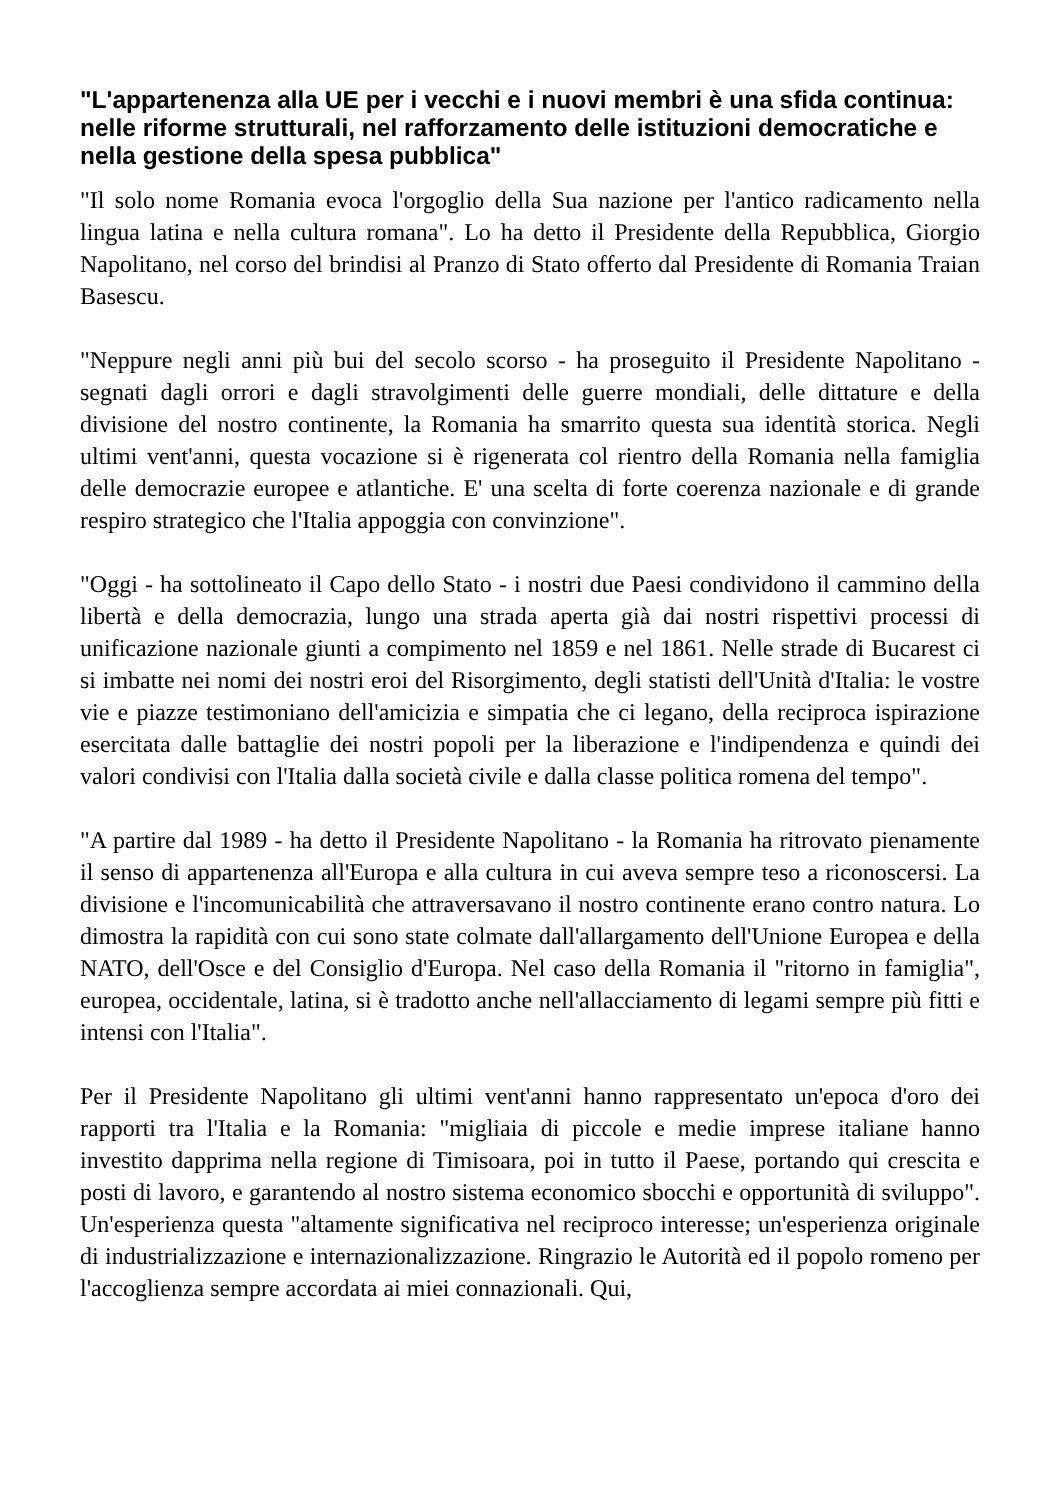"L'appartenenza alla UE per i vecchi e i nuovi membri è una sfida continua: nelle riforme strutturali, nel rafforzamento delle istituzioni democratiche e nella gestione della spesa pubblica"
"Il solo nome Romania evoca l'orgoglio della Sua nazione per l'antico radicamento nella lingua latina e nella cultura romana". Lo ha detto il Presidente della Repubblica, Giorgio Napolitano, nel corso del brindisi al Pranzo di Stato offerto dal Presidente di Romania Traian Basescu.
"Neppure negli anni più bui del secolo scorso - ha proseguito il Presidente Napolitano - segnati dagli orrori e dagli stravolgimenti delle guerre mondiali, delle dittature e della divisione del nostro continente, la Romania ha smarrito questa sua identità storica. Negli ultimi vent'anni, questa vocazione si è rigenerata col rientro della Romania nella famiglia delle democrazie europee e atlantiche. E' una scelta di forte coerenza nazionale e di grande respiro strategico che l'Italia appoggia con convinzione".
"Oggi - ha sottolineato il Capo dello Stato - i nostri due Paesi condividono il cammino della libertà e della democrazia, lungo una strada aperta già dai nostri rispettivi processi di unificazione nazionale giunti a compimento nel 1859 e nel 1861. Nelle strade di Bucarest ci si imbatte nei nomi dei nostri eroi del Risorgimento, degli statisti dell'Unità d'Italia: le vostre vie e piazze testimoniano dell'amicizia e simpatia che ci legano, della reciproca ispirazione esercitata dalle battaglie dei nostri popoli per la liberazione e l'indipendenza e quindi dei valori condivisi con l'Italia dalla società civile e dalla classe politica romena del tempo".
"A partire dal 1989 - ha detto il Presidente Napolitano - la Romania ha ritrovato pienamente il senso di appartenenza all'Europa e alla cultura in cui aveva sempre teso a riconoscersi. La divisione e l'incomunicabilità che attraversavano il nostro continente erano contro natura. Lo dimostra la rapidità con cui sono state colmate dall'allargamento dell'Unione Europea e della NATO, dell'Osce e del Consiglio d'Europa. Nel caso della Romania il "ritorno in famiglia", europea, occidentale, latina, si è tradotto anche nell'allacciamento di legami sempre più fitti e intensi con l'Italia".
Per il Presidente Napolitano gli ultimi vent'anni hanno rappresentato un'epoca d'oro dei rapporti tra l'Italia e la Romania: "migliaia di piccole e medie imprese italiane hanno investito dapprima nella regione di Timisoara, poi in tutto il Paese, portando qui crescita e posti di lavoro, e garantendo al nostro sistema economico sbocchi e opportunità di sviluppo". Un'esperienza questa "altamente significativa nel reciproco interesse; un'esperienza originale di industrializzazione e internazionalizzazione. Ringrazio le Autorità ed il popolo romeno per l'accoglienza sempre accordata ai miei connazionali. Qui,